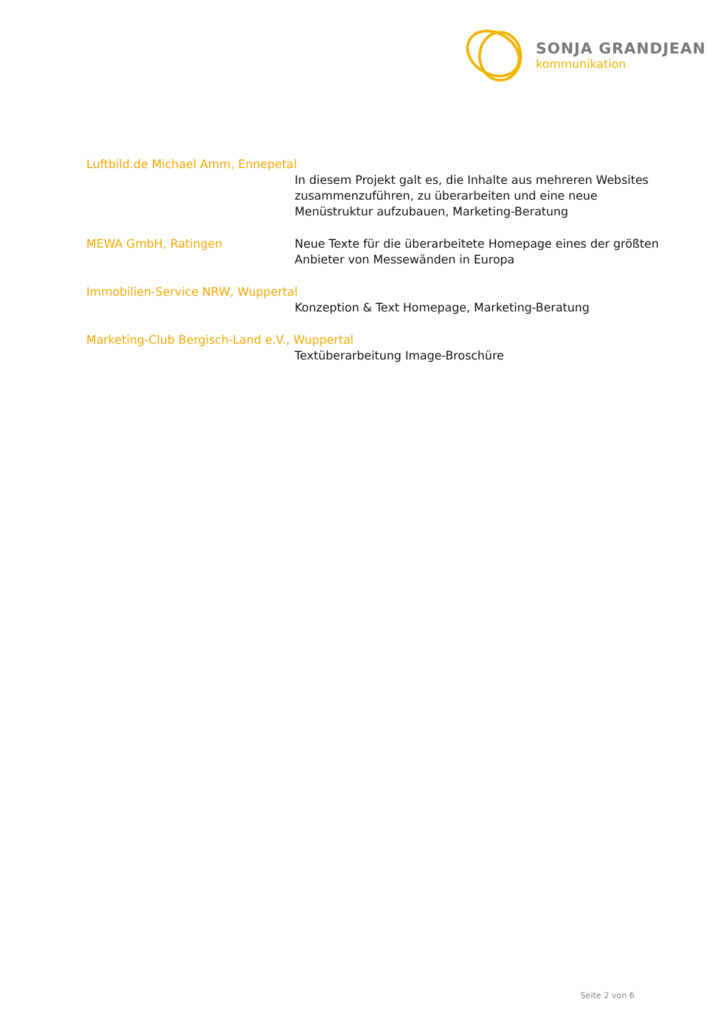SONJA GRANDJEAN
kommunikation
Luftbild.de Michael Amm, Ennepetal
In diesem Projekt galt es, die Inhalte aus mehreren Websites zusammenzuführen, zu überarbeiten und eine neue Menüstruktur aufzubauen, Marketing-Beratung
MEWA GmbH, Ratingen Neue Texte für die überarbeitete Homepage eines der größten Anbieter von Messewänden in Europa
Immobilien-Service NRW, Wuppertal
Konzeption & Text Homepage, Marketing-Beratung
Marketing-Club Bergisch-Land e.V., Wuppertal
Textüberarbeitung Image-Broschüre
Seite 2 von 6